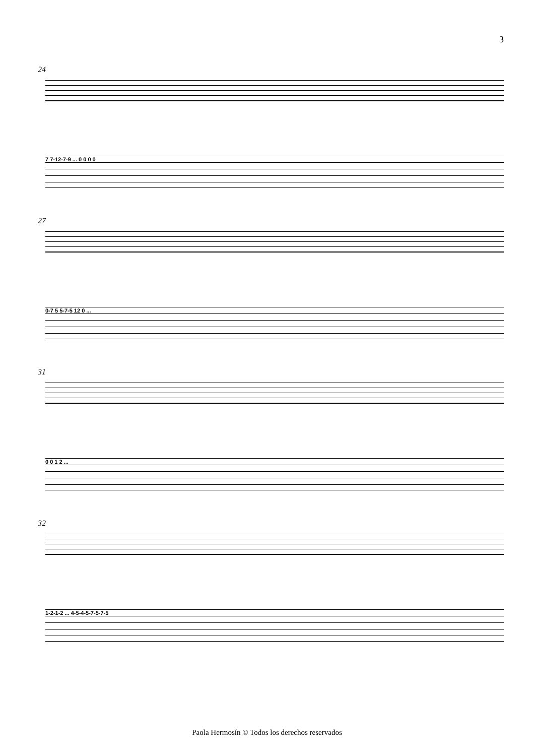3
24
7 7-12-7-9 ... 0 0 0 0
27
0-7 5 5-7-5 12 0 ...
31
0 0 1 2 ...
32
1-2-1-2 ... 4-5-4-5-7-5-7-5
Paola Hermosín © Todos los derechos reservados